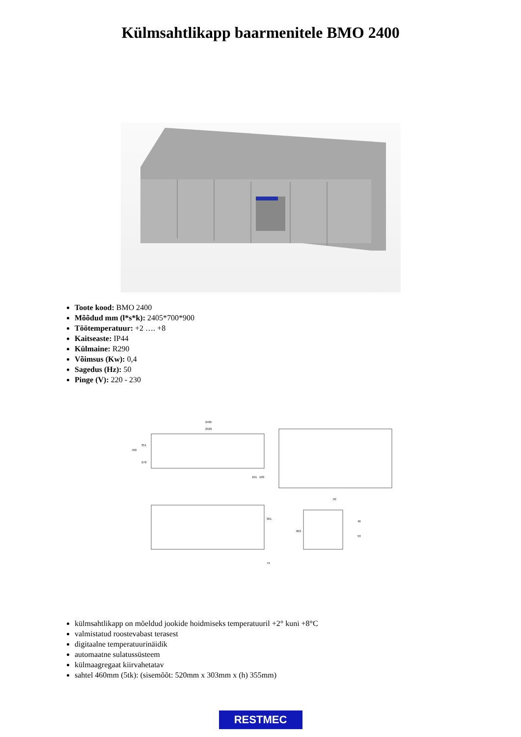Külmsahtlikapp baarmenitele BMO 2400
Toote kood: BMO 2400
Mõõdud mm (l*s*k): 2405*700*900
Töötemperatuur: +2 …. +8
Kaitseaste: IP44
Külmaine: R290
Võimsus (Kw): 0,4
Sagedus (Hz): 50
Pinge (V): 220 - 230
2405
2329
700
351
278
101
100
301
74
903
50
46
53
külmsahtlikapp on mõeldud jookide hoidmiseks temperatuuril +2° kuni +8°C
valmistatud roostevabast terasest
digitaalne temperatuurinäidik
automaatne sulatussüsteem
külmaagregaat kiirvahetatav
sahtel 460mm (5tk): (sisemõõt: 520mm x 303mm x (h) 355mm)
RESTMEC